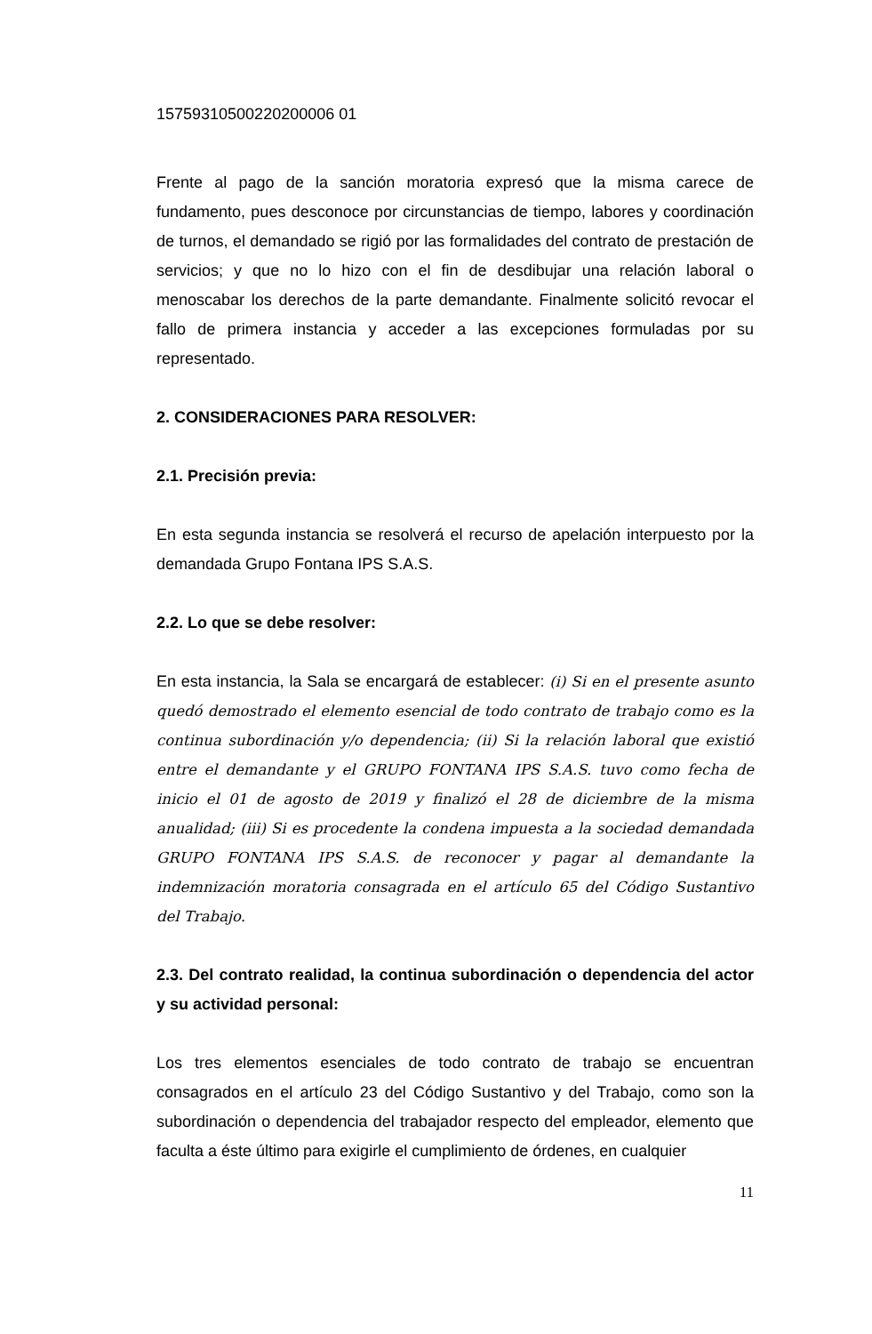15759310500220200006 01
Frente al pago de la sanción moratoria expresó que la misma carece de fundamento, pues desconoce por circunstancias de tiempo, labores y coordinación de turnos, el demandado se rigió por las formalidades del contrato de prestación de servicios; y que no lo hizo con el fin de desdibujar una relación laboral o menoscabar los derechos de la parte demandante. Finalmente solicitó revocar el fallo de primera instancia y acceder a las excepciones formuladas por su representado.
2. CONSIDERACIONES PARA RESOLVER:
2.1. Precisión previa:
En esta segunda instancia se resolverá el recurso de apelación interpuesto por la demandada Grupo Fontana IPS S.A.S.
2.2. Lo que se debe resolver:
En esta instancia, la Sala se encargará de establecer: (i) Si en el presente asunto quedó demostrado el elemento esencial de todo contrato de trabajo como es la continua subordinación y/o dependencia; (ii) Si la relación laboral que existió entre el demandante y el GRUPO FONTANA IPS S.A.S. tuvo como fecha de inicio el 01 de agosto de 2019 y finalizó el 28 de diciembre de la misma anualidad; (iii) Si es procedente la condena impuesta a la sociedad demandada GRUPO FONTANA IPS S.A.S. de reconocer y pagar al demandante la indemnización moratoria consagrada en el artículo 65 del Código Sustantivo del Trabajo.
2.3. Del contrato realidad, la continua subordinación o dependencia del actor y su actividad personal:
Los tres elementos esenciales de todo contrato de trabajo se encuentran consagrados en el artículo 23 del Código Sustantivo y del Trabajo, como son la subordinación o dependencia del trabajador respecto del empleador, elemento que faculta a éste último para exigirle el cumplimiento de órdenes, en cualquier
11